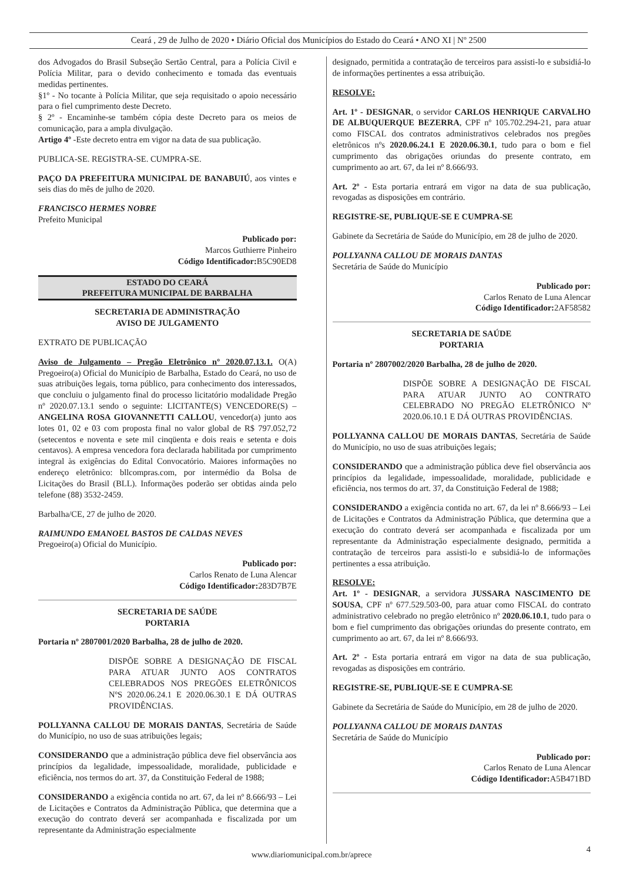Ceará , 29 de Julho de 2020 • Diário Oficial dos Municípios do Estado do Ceará • ANO XI | Nº 2500
dos Advogados do Brasil Subseção Sertão Central, para a Polícia Civil e Polícia Militar, para o devido conhecimento e tomada das eventuais medidas pertinentes.
§1º - No tocante à Polícia Militar, que seja requisitado o apoio necessário para o fiel cumprimento deste Decreto.
§ 2º - Encaminhe-se também cópia deste Decreto para os meios de comunicação, para a ampla divulgação.
Artigo 4º -Este decreto entra em vigor na data de sua publicação.
PUBLICA-SE. REGISTRA-SE. CUMPRA-SE.
PAÇO DA PREFEITURA MUNICIPAL DE BANABUIÚ, aos vintes e seis dias do mês de julho de 2020.
FRANCISCO HERMES NOBRE
Prefeito Municipal
Publicado por:
Marcos Guthierre Pinheiro
Código Identificador: B5C90ED8
ESTADO DO CEARÁ
PREFEITURA MUNICIPAL DE BARBALHA
SECRETARIA DE ADMINISTRAÇÃO
AVISO DE JULGAMENTO
EXTRATO DE PUBLICAÇÃO
Aviso de Julgamento – Pregão Eletrônico nº 2020.07.13.1. O(A) Pregoeiro(a) Oficial do Município de Barbalha, Estado do Ceará, no uso de suas atribuições legais, torna público, para conhecimento dos interessados, que concluiu o julgamento final do processo licitatório modalidade Pregão nº 2020.07.13.1 sendo o seguinte: LICITANTE(S) VENCEDORE(S) – ANGELINA ROSA GIOVANNETTI CALLOU, vencedor(a) junto aos lotes 01, 02 e 03 com proposta final no valor global de R$ 797.052,72 (setecentos e noventa e sete mil cinqüenta e dois reais e setenta e dois centavos). A empresa vencedora fora declarada habilitada por cumprimento integral às exigências do Edital Convocatório. Maiores informações no endereço eletrônico: bllcompras.com, por intermédio da Bolsa de Licitações do Brasil (BLL). Informações poderão ser obtidas ainda pelo telefone (88) 3532-2459.
Barbalha/CE, 27 de julho de 2020.
RAIMUNDO EMANOEL BASTOS DE CALDAS NEVES
Pregoeiro(a) Oficial do Município.
Publicado por:
Carlos Renato de Luna Alencar
Código Identificador: 283D7B7E
SECRETARIA DE SAÚDE
PORTARIA
Portaria nº 2807001/2020 Barbalha, 28 de julho de 2020.
DISPÕE SOBRE A DESIGNAÇÃO DE FISCAL PARA ATUAR JUNTO AOS CONTRATOS CELEBRADOS NOS PREGÕES ELETRÔNICOS NºS 2020.06.24.1 E 2020.06.30.1 E DÁ OUTRAS PROVIDÊNCIAS.
POLLYANNA CALLOU DE MORAIS DANTAS, Secretária de Saúde do Município, no uso de suas atribuições legais;
CONSIDERANDO que a administração pública deve fiel observância aos princípios da legalidade, impessoalidade, moralidade, publicidade e eficiência, nos termos do art. 37, da Constituição Federal de 1988;
CONSIDERANDO a exigência contida no art. 67, da lei nº 8.666/93 – Lei de Licitações e Contratos da Administração Pública, que determina que a execução do contrato deverá ser acompanhada e fiscalizada por um representante da Administração especialmente
designado, permitida a contratação de terceiros para assisti-lo e subsidiá-lo de informações pertinentes a essa atribuição.
RESOLVE:
Art. 1º - DESIGNAR, o servidor CARLOS HENRIQUE CARVALHO DE ALBUQUERQUE BEZERRA, CPF nº 105.702.294-21, para atuar como FISCAL dos contratos administrativos celebrados nos pregões eletrônicos nºs 2020.06.24.1 E 2020.06.30.1, tudo para o bom e fiel cumprimento das obrigações oriundas do presente contrato, em cumprimento ao art. 67, da lei nº 8.666/93.
Art. 2º - Esta portaria entrará em vigor na data de sua publicação, revogadas as disposições em contrário.
REGISTRE-SE, PUBLIQUE-SE E CUMPRA-SE
Gabinete da Secretária de Saúde do Município, em 28 de julho de 2020.
POLLYANNA CALLOU DE MORAIS DANTAS
Secretária de Saúde do Município
Publicado por:
Carlos Renato de Luna Alencar
Código Identificador: 2AF58582
SECRETARIA DE SAÚDE
PORTARIA
Portaria nº 2807002/2020 Barbalha, 28 de julho de 2020.
DISPÕE SOBRE A DESIGNAÇÃO DE FISCAL PARA ATUAR JUNTO AO CONTRATO CELEBRADO NO PREGÃO ELETRÔNICO Nº 2020.06.10.1 E DÁ OUTRAS PROVIDÊNCIAS.
POLLYANNA CALLOU DE MORAIS DANTAS, Secretária de Saúde do Município, no uso de suas atribuições legais;
CONSIDERANDO que a administração pública deve fiel observância aos princípios da legalidade, impessoalidade, moralidade, publicidade e eficiência, nos termos do art. 37, da Constituição Federal de 1988;
CONSIDERANDO a exigência contida no art. 67, da lei nº 8.666/93 – Lei de Licitações e Contratos da Administração Pública, que determina que a execução do contrato deverá ser acompanhada e fiscalizada por um representante da Administração especialmente designado, permitida a contratação de terceiros para assisti-lo e subsidiá-lo de informações pertinentes a essa atribuição.
RESOLVE:
Art. 1º - DESIGNAR, a servidora JUSSARA NASCIMENTO DE SOUSA, CPF nº 677.529.503-00, para atuar como FISCAL do contrato administrativo celebrado no pregão eletrônico nº 2020.06.10.1, tudo para o bom e fiel cumprimento das obrigações oriundas do presente contrato, em cumprimento ao art. 67, da lei nº 8.666/93.
Art. 2º - Esta portaria entrará em vigor na data de sua publicação, revogadas as disposições em contrário.
REGISTRE-SE, PUBLIQUE-SE E CUMPRA-SE
Gabinete da Secretária de Saúde do Município, em 28 de julho de 2020.
POLLYANNA CALLOU DE MORAIS DANTAS
Secretária de Saúde do Município
Publicado por:
Carlos Renato de Luna Alencar
Código Identificador: A5B471BD
4
www.diariomunicipal.com.br/aprece